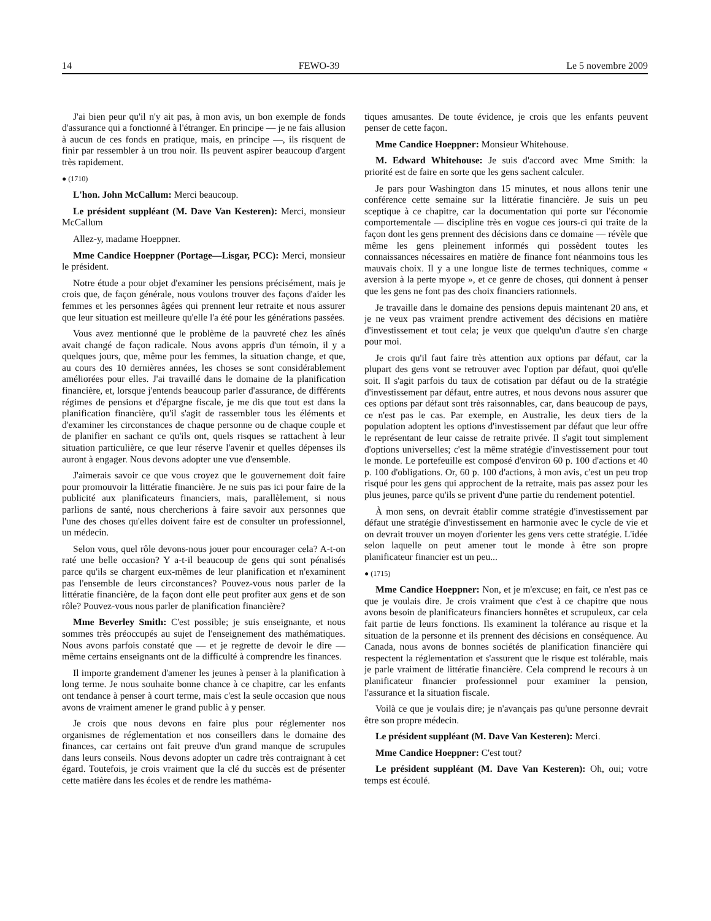14 FEWO-39 Le 5 novembre 2009
J'ai bien peur qu'il n'y ait pas, à mon avis, un bon exemple de fonds d'assurance qui a fonctionné à l'étranger. En principe — je ne fais allusion à aucun de ces fonds en pratique, mais, en principe —, ils risquent de finir par ressembler à un trou noir. Ils peuvent aspirer beaucoup d'argent très rapidement.
● (1710)
L'hon. John McCallum: Merci beaucoup.
Le président suppléant (M. Dave Van Kesteren): Merci, monsieur McCallum
Allez-y, madame Hoeppner.
Mme Candice Hoeppner (Portage—Lisgar, PCC): Merci, monsieur le président.
Notre étude a pour objet d'examiner les pensions précisément, mais je crois que, de façon générale, nous voulons trouver des façons d'aider les femmes et les personnes âgées qui prennent leur retraite et nous assurer que leur situation est meilleure qu'elle l'a été pour les générations passées.
Vous avez mentionné que le problème de la pauvreté chez les aînés avait changé de façon radicale. Nous avons appris d'un témoin, il y a quelques jours, que, même pour les femmes, la situation change, et que, au cours des 10 dernières années, les choses se sont considérablement améliorées pour elles. J'ai travaillé dans le domaine de la planification financière, et, lorsque j'entends beaucoup parler d'assurance, de différents régimes de pensions et d'épargne fiscale, je me dis que tout est dans la planification financière, qu'il s'agit de rassembler tous les éléments et d'examiner les circonstances de chaque personne ou de chaque couple et de planifier en sachant ce qu'ils ont, quels risques se rattachent à leur situation particulière, ce que leur réserve l'avenir et quelles dépenses ils auront à engager. Nous devons adopter une vue d'ensemble.
J'aimerais savoir ce que vous croyez que le gouvernement doit faire pour promouvoir la littératie financière. Je ne suis pas ici pour faire de la publicité aux planificateurs financiers, mais, parallèlement, si nous parlions de santé, nous chercherions à faire savoir aux personnes que l'une des choses qu'elles doivent faire est de consulter un professionnel, un médecin.
Selon vous, quel rôle devons-nous jouer pour encourager cela? A-t-on raté une belle occasion? Y a-t-il beaucoup de gens qui sont pénalisés parce qu'ils se chargent eux-mêmes de leur planification et n'examinent pas l'ensemble de leurs circonstances? Pouvez-vous nous parler de la littératie financière, de la façon dont elle peut profiter aux gens et de son rôle? Pouvez-vous nous parler de planification financière?
Mme Beverley Smith: C'est possible; je suis enseignante, et nous sommes très préoccupés au sujet de l'enseignement des mathématiques. Nous avons parfois constaté que — et je regrette de devoir le dire — même certains enseignants ont de la difficulté à comprendre les finances.
Il importe grandement d'amener les jeunes à penser à la planification à long terme. Je nous souhaite bonne chance à ce chapitre, car les enfants ont tendance à penser à court terme, mais c'est la seule occasion que nous avons de vraiment amener le grand public à y penser.
Je crois que nous devons en faire plus pour réglementer nos organismes de réglementation et nos conseillers dans le domaine des finances, car certains ont fait preuve d'un grand manque de scrupules dans leurs conseils. Nous devons adopter un cadre très contraignant à cet égard. Toutefois, je crois vraiment que la clé du succès est de présenter cette matière dans les écoles et de rendre les mathéma-
tiques amusantes. De toute évidence, je crois que les enfants peuvent penser de cette façon.
Mme Candice Hoeppner: Monsieur Whitehouse.
M. Edward Whitehouse: Je suis d'accord avec Mme Smith: la priorité est de faire en sorte que les gens sachent calculer.
Je pars pour Washington dans 15 minutes, et nous allons tenir une conférence cette semaine sur la littératie financière. Je suis un peu sceptique à ce chapitre, car la documentation qui porte sur l'économie comportementale — discipline très en vogue ces jours-ci qui traite de la façon dont les gens prennent des décisions dans ce domaine — révèle que même les gens pleinement informés qui possèdent toutes les connaissances nécessaires en matière de finance font néanmoins tous les mauvais choix. Il y a une longue liste de termes techniques, comme « aversion à la perte myope », et ce genre de choses, qui donnent à penser que les gens ne font pas des choix financiers rationnels.
Je travaille dans le domaine des pensions depuis maintenant 20 ans, et je ne veux pas vraiment prendre activement des décisions en matière d'investissement et tout cela; je veux que quelqu'un d'autre s'en charge pour moi.
Je crois qu'il faut faire très attention aux options par défaut, car la plupart des gens vont se retrouver avec l'option par défaut, quoi qu'elle soit. Il s'agit parfois du taux de cotisation par défaut ou de la stratégie d'investissement par défaut, entre autres, et nous devons nous assurer que ces options par défaut sont très raisonnables, car, dans beaucoup de pays, ce n'est pas le cas. Par exemple, en Australie, les deux tiers de la population adoptent les options d'investissement par défaut que leur offre le représentant de leur caisse de retraite privée. Il s'agit tout simplement d'options universelles; c'est la même stratégie d'investissement pour tout le monde. Le portefeuille est composé d'environ 60 p. 100 d'actions et 40 p. 100 d'obligations. Or, 60 p. 100 d'actions, à mon avis, c'est un peu trop risqué pour les gens qui approchent de la retraite, mais pas assez pour les plus jeunes, parce qu'ils se privent d'une partie du rendement potentiel.
À mon sens, on devrait établir comme stratégie d'investissement par défaut une stratégie d'investissement en harmonie avec le cycle de vie et on devrait trouver un moyen d'orienter les gens vers cette stratégie. L'idée selon laquelle on peut amener tout le monde à être son propre planificateur financier est un peu...
● (1715)
Mme Candice Hoeppner: Non, et je m'excuse; en fait, ce n'est pas ce que je voulais dire. Je crois vraiment que c'est à ce chapitre que nous avons besoin de planificateurs financiers honnêtes et scrupuleux, car cela fait partie de leurs fonctions. Ils examinent la tolérance au risque et la situation de la personne et ils prennent des décisions en conséquence. Au Canada, nous avons de bonnes sociétés de planification financière qui respectent la réglementation et s'assurent que le risque est tolérable, mais je parle vraiment de littératie financière. Cela comprend le recours à un planificateur financier professionnel pour examiner la pension, l'assurance et la situation fiscale.
Voilà ce que je voulais dire; je n'avançais pas qu'une personne devrait être son propre médecin.
Le président suppléant (M. Dave Van Kesteren): Merci.
Mme Candice Hoeppner: C'est tout?
Le président suppléant (M. Dave Van Kesteren): Oh, oui; votre temps est écoulé.